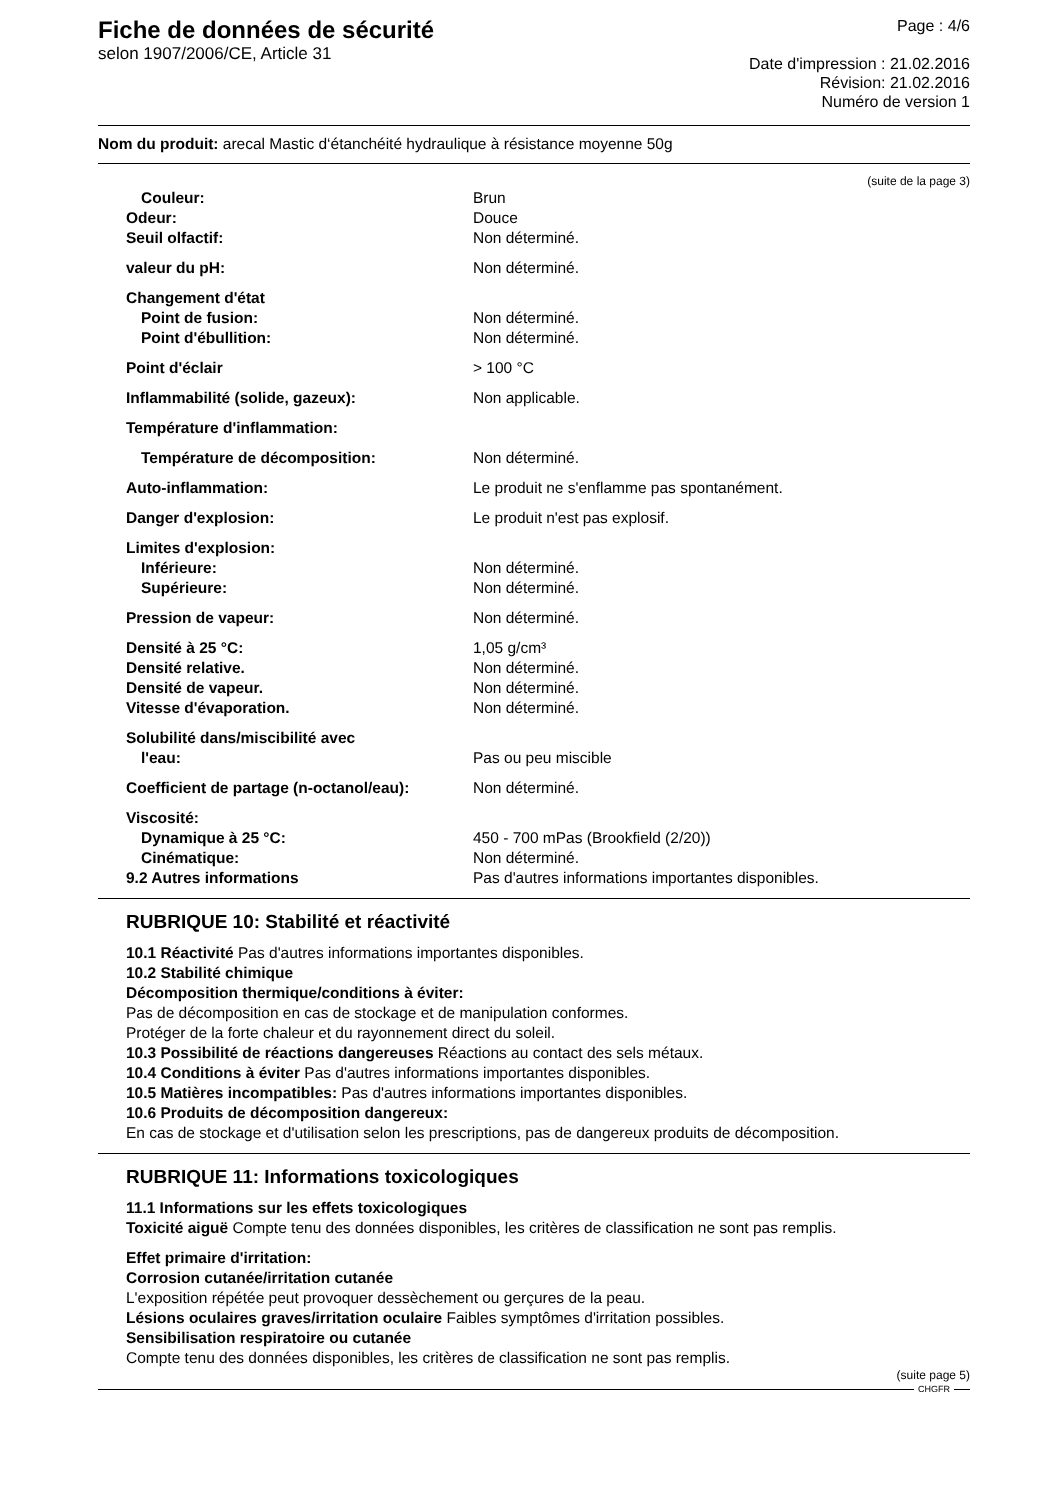Fiche de données de sécurité
selon 1907/2006/CE, Article 31
Page : 4/6
Date d'impression : 21.02.2016
Révision: 21.02.2016
Numéro de version 1
Nom du produit: arecal Mastic d‘étanchéité hydraulique à résistance moyenne 50g
(suite de la page 3)
| Couleur: | Brun |
| Odeur: | Douce |
| Seuil olfactif: | Non déterminé. |
| valeur du pH: | Non déterminé. |
| Changement d'état | |
| Point de fusion: | Non déterminé. |
| Point d'ébullition: | Non déterminé. |
| Point d'éclair | > 100 °C |
| Inflammabilité (solide, gazeux): | Non applicable. |
| Température d'inflammation: | |
| Température de décomposition: | Non déterminé. |
| Auto-inflammation: | Le produit ne s'enflamme pas spontanément. |
| Danger d'explosion: | Le produit n'est pas explosif. |
| Limites d'explosion: | |
| Inférieure: | Non déterminé. |
| Supérieure: | Non déterminé. |
| Pression de vapeur: | Non déterminé. |
| Densité à 25 °C: | 1,05 g/cm³ |
| Densité relative. | Non déterminé. |
| Densité de vapeur. | Non déterminé. |
| Vitesse d'évaporation. | Non déterminé. |
| Solubilité dans/miscibilité avec | |
| l'eau: | Pas ou peu miscible |
| Coefficient de partage (n-octanol/eau): | Non déterminé. |
| Viscosité: | |
| Dynamique à 25 °C: | 450 - 700 mPas (Brookfield (2/20)) |
| Cinématique: | Non déterminé. |
| 9.2 Autres informations | Pas d'autres informations importantes disponibles. |
RUBRIQUE 10: Stabilité et réactivité
10.1 Réactivité Pas d'autres informations importantes disponibles.
10.2 Stabilité chimique
Décomposition thermique/conditions à éviter:
Pas de décomposition en cas de stockage et de manipulation conformes.
Protéger de la forte chaleur et du rayonnement direct du soleil.
10.3 Possibilité de réactions dangereuses Réactions au contact des sels métaux.
10.4 Conditions à éviter Pas d'autres informations importantes disponibles.
10.5 Matières incompatibles: Pas d'autres informations importantes disponibles.
10.6 Produits de décomposition dangereux:
En cas de stockage et d'utilisation selon les prescriptions, pas de dangereux produits de décomposition.
RUBRIQUE 11: Informations toxicologiques
11.1 Informations sur les effets toxicologiques
Toxicité aiguë Compte tenu des données disponibles, les critères de classification ne sont pas remplis.
Effet primaire d'irritation:
Corrosion cutanée/irritation cutanée
L'exposition répétée peut provoquer dessèchement ou gerçures de la peau.
Lésions oculaires graves/irritation oculaire Faibles symptômes d'irritation possibles.
Sensibilisation respiratoire ou cutanée
Compte tenu des données disponibles, les critères de classification ne sont pas remplis.
(suite page 5)
CHGFR